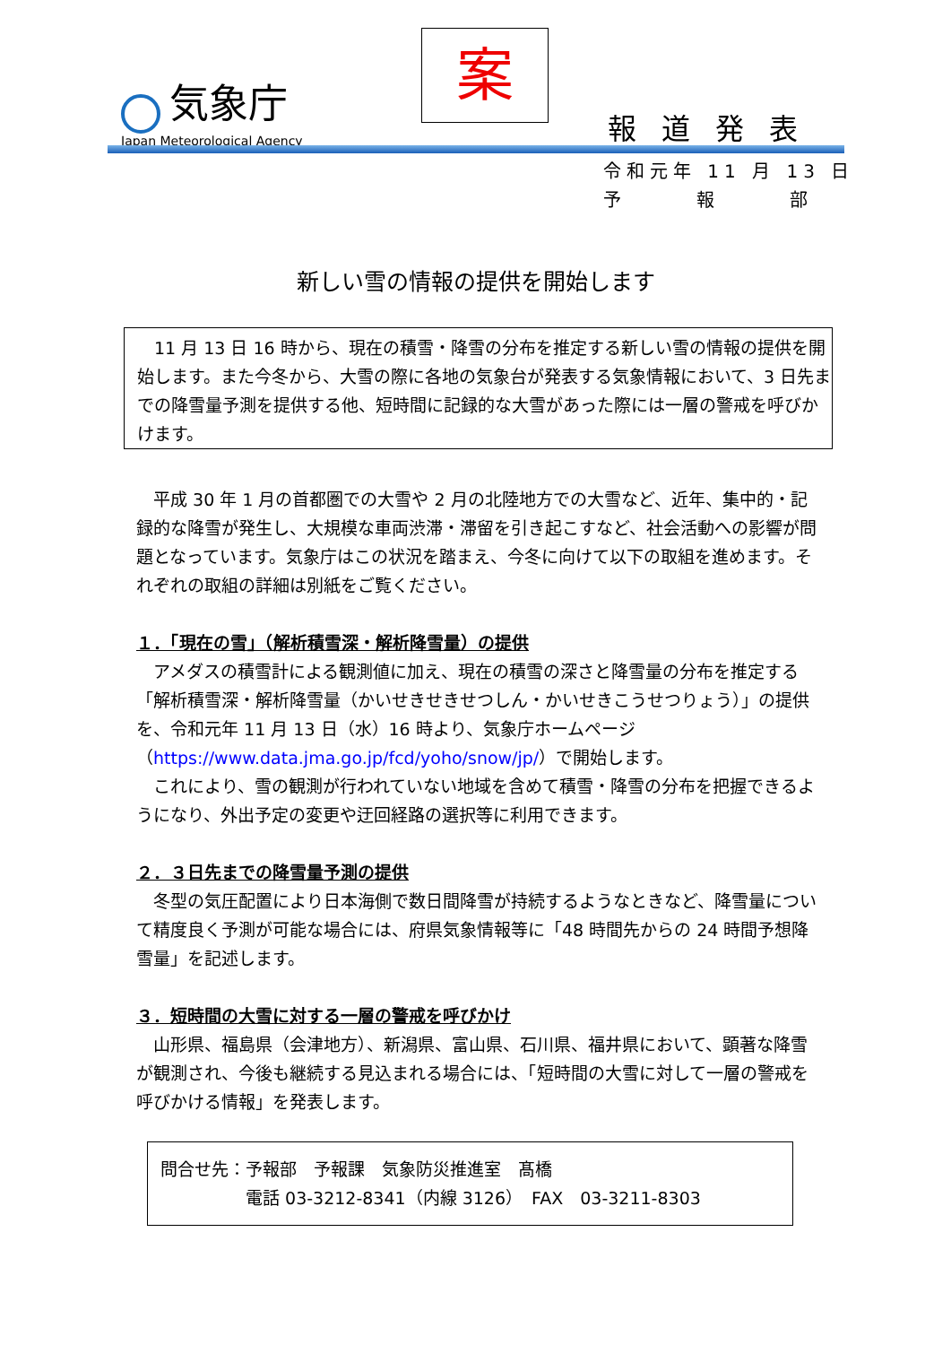気象庁
Japan Meteorological Agency
案
報道発表
令和元年 11 月 13 日
予　　　報　　　部
新しい雪の情報の提供を開始します
　11 月 13 日 16 時から、現在の積雪・降雪の分布を推定する新しい雪の情報の提供を開始します。また今冬から、大雪の際に各地の気象台が発表する気象情報において、3 日先までの降雪量予測を提供する他、短時間に記録的な大雪があった際には一層の警戒を呼びかけます。
　平成 30 年 1 月の首都圏での大雪や 2 月の北陸地方での大雪など、近年、集中的・記録的な降雪が発生し、大規模な車両渋滞・滞留を引き起こすなど、社会活動への影響が問題となっています。気象庁はこの状況を踏まえ、今冬に向けて以下の取組を進めます。それぞれの取組の詳細は別紙をご覧ください。
１．「現在の雪」（解析積雪深・解析降雪量）の提供
　アメダスの積雪計による観測値に加え、現在の積雪の深さと降雪量の分布を推定する「解析積雪深・解析降雪量（かいせきせきせつしん・かいせきこうせつりょう）」の提供を、令和元年 11 月 13 日（水）16 時より、気象庁ホームページ（https://www.data.jma.go.jp/fcd/yoho/snow/jp/）で開始します。
　これにより、雪の観測が行われていない地域を含めて積雪・降雪の分布を把握できるようになり、外出予定の変更や迂回経路の選択等に利用できます。
２．３日先までの降雪量予測の提供
　冬型の気圧配置により日本海側で数日間降雪が持続するようなときなど、降雪量について精度良く予測が可能な場合には、府県気象情報等に「48 時間先からの 24 時間予想降雪量」を記述します。
３．短時間の大雪に対する一層の警戒を呼びかけ
　山形県、福島県（会津地方）、新潟県、富山県、石川県、福井県において、顕著な降雪が観測され、今後も継続する見込まれる場合には、「短時間の大雪に対して一層の警戒を呼びかける情報」を発表します。
問合せ先：予報部　予報課　気象防災推進室　髙橋
　　　　　電話 03-3212-8341（内線 3126）　FAX　03-3211-8303